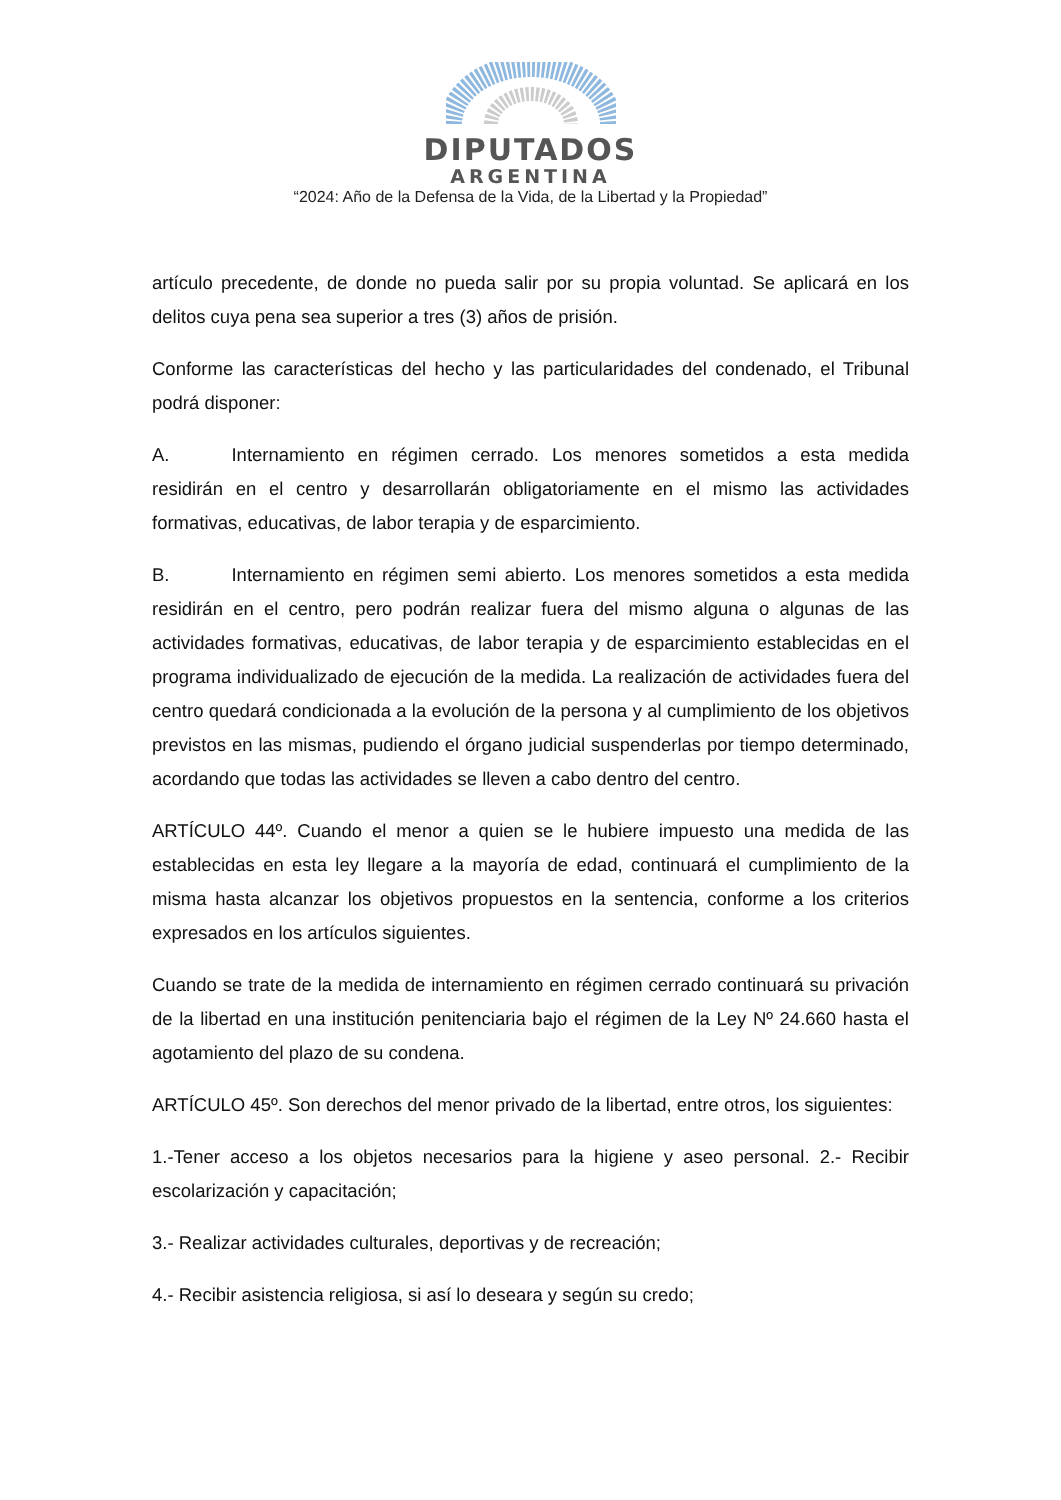DIPUTADOS
ARGENTINA
“2024: Año de la Defensa de la Vida, de la Libertad y la Propiedad”
artículo precedente, de donde no pueda salir por su propia voluntad. Se aplicará en los delitos cuya pena sea superior a tres (3) años de prisión.
Conforme las características del hecho y las particularidades del condenado, el Tribunal podrá disponer:
A. Internamiento en régimen cerrado. Los menores sometidos a esta medida residirán en el centro y desarrollarán obligatoriamente en el mismo las actividades formativas, educativas, de labor terapia y de esparcimiento.
B. Internamiento en régimen semi abierto. Los menores sometidos a esta medida residirán en el centro, pero podrán realizar fuera del mismo alguna o algunas de las actividades formativas, educativas, de labor terapia y de esparcimiento establecidas en el programa individualizado de ejecución de la medida. La realización de actividades fuera del centro quedará condicionada a la evolución de la persona y al cumplimiento de los objetivos previstos en las mismas, pudiendo el órgano judicial suspenderlas por tiempo determinado, acordando que todas las actividades se lleven a cabo dentro del centro.
ARTÍCULO 44º. Cuando el menor a quien se le hubiere impuesto una medida de las establecidas en esta ley llegare a la mayoría de edad, continuará el cumplimiento de la misma hasta alcanzar los objetivos propuestos en la sentencia, conforme a los criterios expresados en los artículos siguientes.
Cuando se trate de la medida de internamiento en régimen cerrado continuará su privación de la libertad en una institución penitenciaria bajo el régimen de la Ley Nº 24.660 hasta el agotamiento del plazo de su condena.
ARTÍCULO 45º. Son derechos del menor privado de la libertad, entre otros, los siguientes:
1.-Tener acceso a los objetos necesarios para la higiene y aseo personal. 2.- Recibir escolarización y capacitación;
3.- Realizar actividades culturales, deportivas y de recreación;
4.- Recibir asistencia religiosa, si así lo deseara y según su credo;